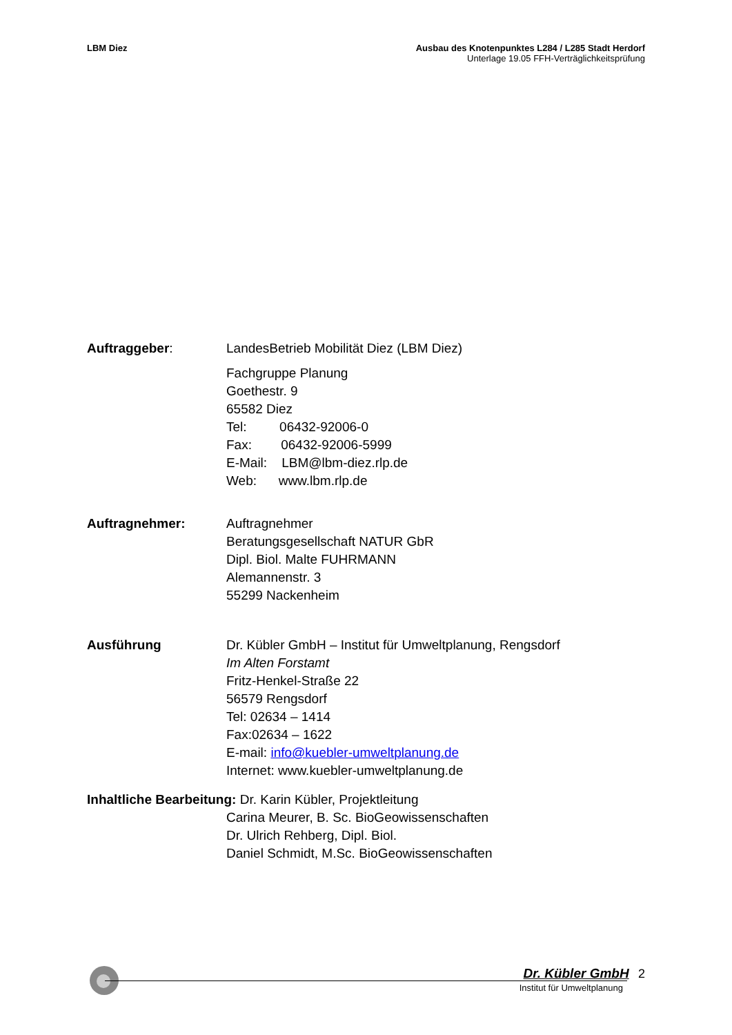LBM Diez Ausbau des Knotenpunktes L284 / L285 Stadt Herdorf
Unterlage 19.05 FFH-Verträglichkeitsprüfung
Auftraggeber: LandesBetrieb Mobilität Diez (LBM Diez)
Fachgruppe Planung
Goethestr. 9
65582 Diez
Tel: 06432-92006-0
Fax: 06432-92006-5999
E-Mail: LBM@lbm-diez.rlp.de
Web: www.lbm.rlp.de
Auftragnehmer: Auftragnehmer
Beratungsgesellschaft NATUR GbR
Dipl. Biol. Malte FUHRMANN
Alemannenstr. 3
55299 Nackenheim
Ausführung Dr. Kübler GmbH – Institut für Umweltplanung, Rengsdorf
Im Alten Forstamt
Fritz-Henkel-Straße 22
56579 Rengsdorf
Tel: 02634 – 1414
Fax:02634 – 1622
E-mail: info@kuebler-umweltplanung.de
Internet: www.kuebler-umweltplanung.de
Inhaltliche Bearbeitung: Dr. Karin Kübler, Projektleitung
Carina Meurer, B. Sc. BioGeowissenschaften
Dr. Ulrich Rehberg, Dipl. Biol.
Daniel Schmidt, M.Sc. BioGeowissenschaften
Dr. Kübler GmbH 2
Institut für Umweltplanung